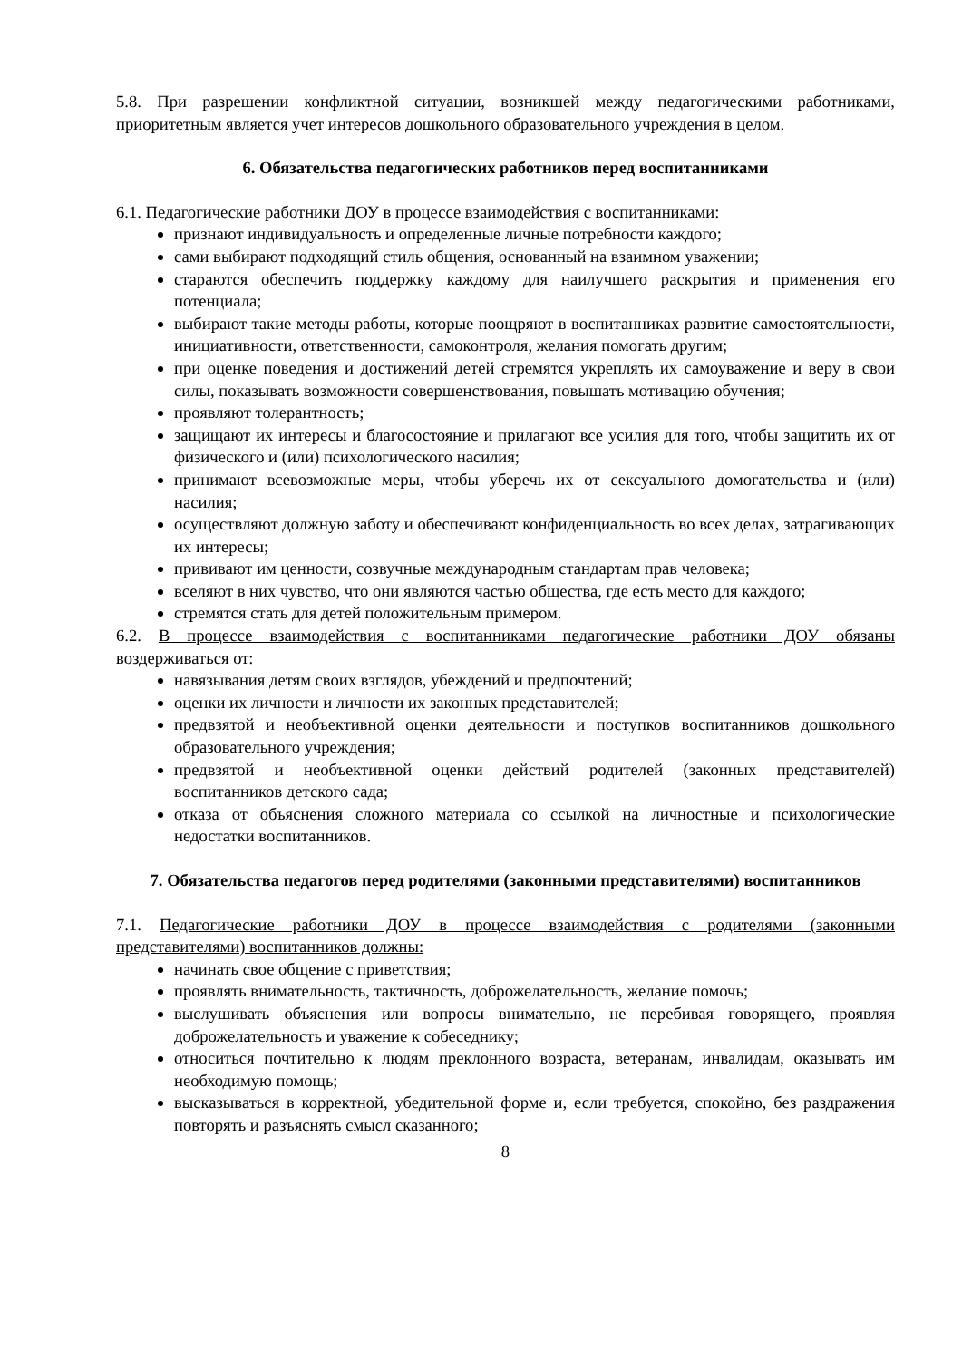5.8. При разрешении конфликтной ситуации, возникшей между педагогическими работниками, приоритетным является учет интересов дошкольного образовательного учреждения в целом.
6. Обязательства педагогических работников перед воспитанниками
6.1. Педагогические работники ДОУ в процессе взаимодействия с воспитанниками:
признают индивидуальность и определенные личные потребности каждого;
сами выбирают подходящий стиль общения, основанный на взаимном уважении;
стараются обеспечить поддержку каждому для наилучшего раскрытия и применения его потенциала;
выбирают такие методы работы, которые поощряют в воспитанниках развитие самостоятельности, инициативности, ответственности, самоконтроля, желания помогать другим;
при оценке поведения и достижений детей стремятся укреплять их самоуважение и веру в свои силы, показывать возможности совершенствования, повышать мотивацию обучения;
проявляют толерантность;
защищают их интересы и благосостояние и прилагают все усилия для того, чтобы защитить их от физического и (или) психологического насилия;
принимают всевозможные меры, чтобы уберечь их от сексуального домогательства и (или) насилия;
осуществляют должную заботу и обеспечивают конфиденциальность во всех делах, затрагивающих их интересы;
прививают им ценности, созвучные международным стандартам прав человека;
вселяют в них чувство, что они являются частью общества, где есть место для каждого;
стремятся стать для детей положительным примером.
6.2. В процессе взаимодействия с воспитанниками педагогические работники ДОУ обязаны воздерживаться от:
навязывания детям своих взглядов, убеждений и предпочтений;
оценки их личности и личности их законных представителей;
предвзятой и необъективной оценки деятельности и поступков воспитанников дошкольного образовательного учреждения;
предвзятой и необъективной оценки действий родителей (законных представителей) воспитанников детского сада;
отказа от объяснения сложного материала со ссылкой на личностные и психологические недостатки воспитанников.
7. Обязательства педагогов перед родителями (законными представителями) воспитанников
7.1. Педагогические работники ДОУ в процессе взаимодействия с родителями (законными представителями) воспитанников должны:
начинать свое общение с приветствия;
проявлять внимательность, тактичность, доброжелательность, желание помочь;
выслушивать объяснения или вопросы внимательно, не перебивая говорящего, проявляя доброжелательность и уважение к собеседнику;
относиться почтительно к людям преклонного возраста, ветеранам, инвалидам, оказывать им необходимую помощь;
высказываться в корректной, убедительной форме и, если требуется, спокойно, без раздражения повторять и разъяснять смысл сказанного;
8